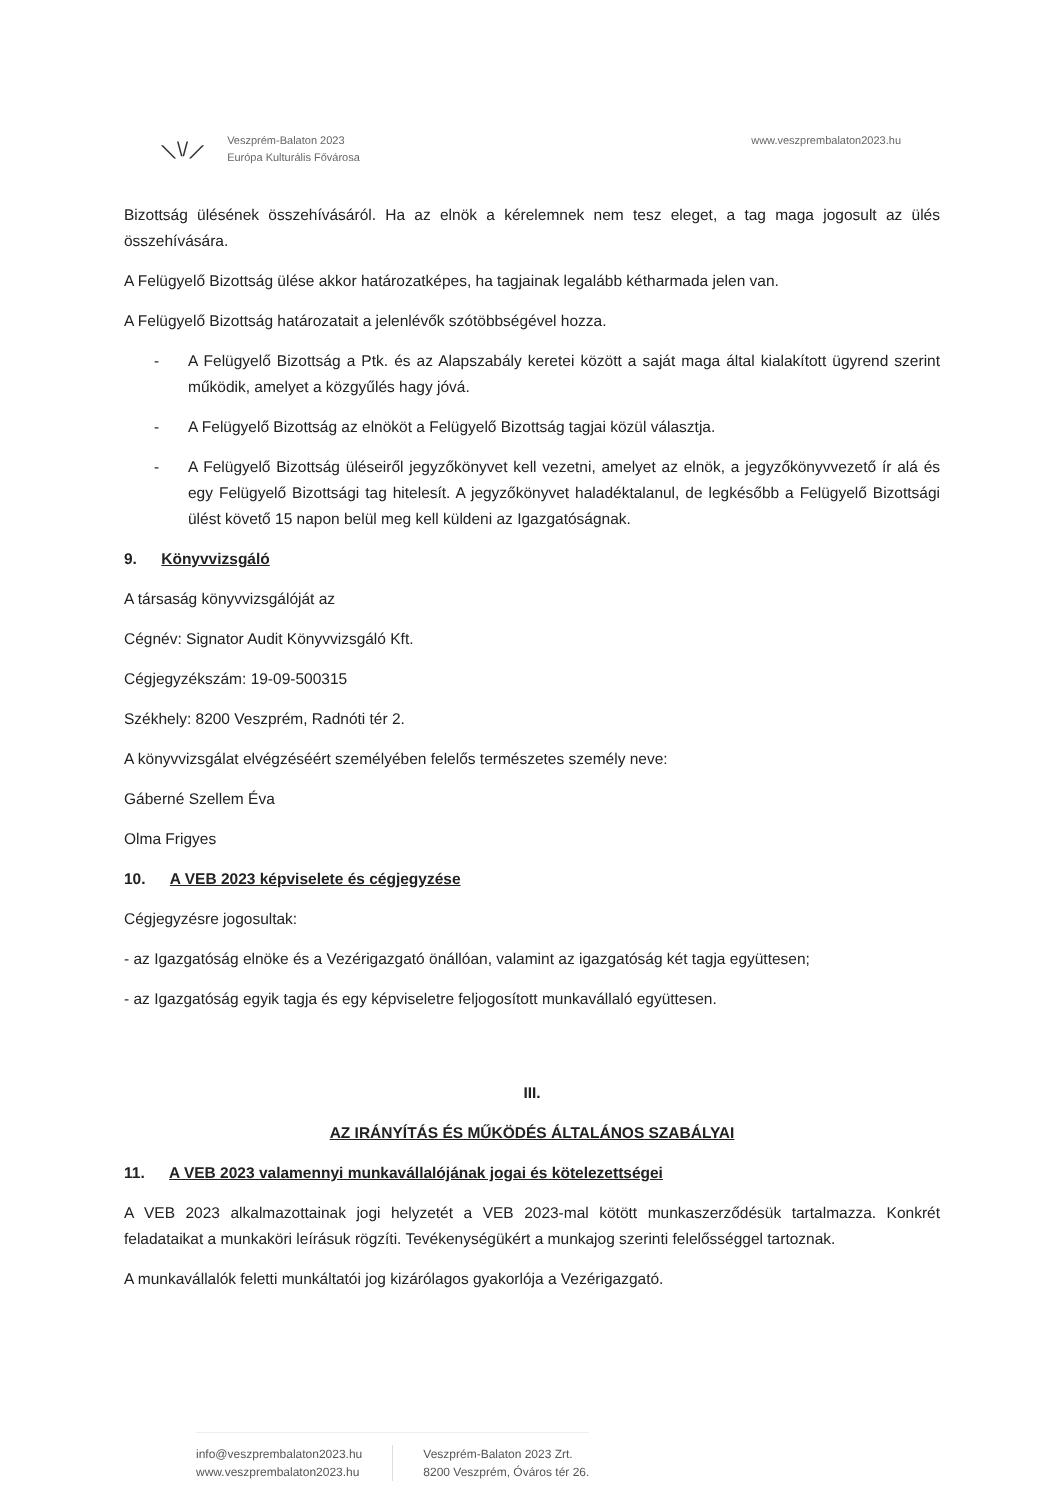⟍\/⟋
Veszprém-Balaton 2023
Európa Kulturális Fővárosa
www.veszprembalaton2023.hu
Bizottság ülésének összehívásáról. Ha az elnök a kérelemnek nem tesz eleget, a tag maga jogosult az ülés összehívására.
A Felügyelő Bizottság ülése akkor határozatképes, ha tagjainak legalább kétharmada jelen van.
A Felügyelő Bizottság határozatait a jelenlévők szótöbbségével hozza.
- A Felügyelő Bizottság a Ptk. és az Alapszabály keretei között a saját maga által kialakított ügyrend szerint működik, amelyet a közgyűlés hagy jóvá.
- A Felügyelő Bizottság az elnököt a Felügyelő Bizottság tagjai közül választja.
- A Felügyelő Bizottság üléseiről jegyzőkönyvet kell vezetni, amelyet az elnök, a jegyzőkönyvvezető ír alá és egy Felügyelő Bizottsági tag hitelesít. A jegyzőkönyvet haladéktalanul, de legkésőbb a Felügyelő Bizottsági ülést követő 15 napon belül meg kell küldeni az Igazgatóságnak.
9. Könyvvizsgáló
A társaság könyvvizsgálóját az
Cégnév: Signator Audit Könyvvizsgáló Kft.
Cégjegyzékszám: 19-09-500315
Székhely: 8200 Veszprém, Radnóti tér 2.
A könyvvizsgálat elvégzéséért személyében felelős természetes személy neve:
Gáberné Szellem Éva
Olma Frigyes
10. A VEB 2023 képviselete és cégjegyzése
Cégjegyzésre jogosultak:
- az Igazgatóság elnöke és a Vezérigazgató önállóan, valamint az igazgatóság két tagja együttesen;
- az Igazgatóság egyik tagja és egy képviseletre feljogosított munkavállaló együttesen.
III.
AZ IRÁNYÍTÁS ÉS MŰKÖDÉS ÁLTALÁNOS SZABÁLYAI
11. A VEB 2023 valamennyi munkavállalójának jogai és kötelezettségei
A VEB 2023 alkalmazottainak jogi helyzetét a VEB 2023-mal kötött munkaszerződésük tartalmazza. Konkrét feladataikat a munkaköri leírásuk rögzíti. Tevékenységükért a munkajog szerinti felelősséggel tartoznak.
A munkavállalók feletti munkáltatói jog kizárólagos gyakorlója a Vezérigazgató.
info@veszprembalaton2023.hu
www.veszprembalaton2023.hu
Veszprém-Balaton 2023 Zrt.
8200 Veszprém, Óváros tér 26.